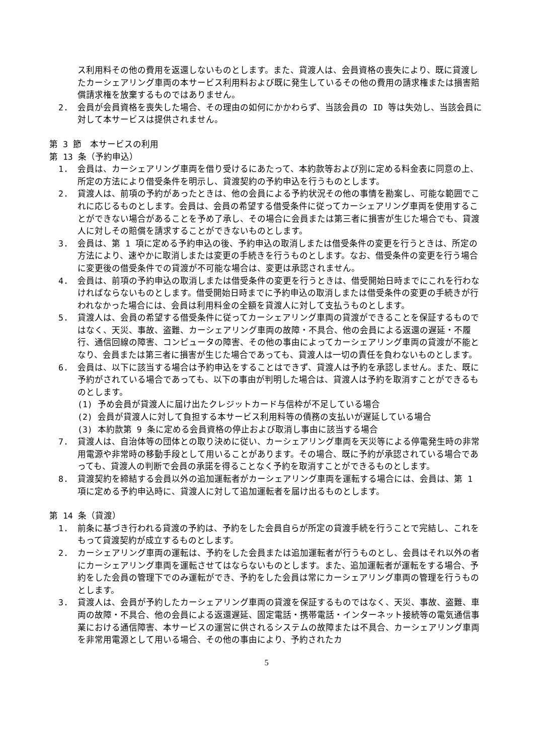ス利用料その他の費用を返還しないものとします。また、貸渡人は、会員資格の喪失により、既に貸渡したカーシェアリング車両の本サービス利用料および既に発生しているその他の費用の請求権または損害賠償請求権を放棄するものではありません。
2. 会員が会員資格を喪失した場合、その理由の如何にかかわらず、当該会員の ID 等は失効し、当該会員に対して本サービスは提供されません。
第 3 節　本サービスの利用
第 13 条（予約申込）
1. 会員は、カーシェアリング車両を借り受けるにあたって、本約款等および別に定める料金表に同意の上、所定の方法により借受条件を明示し、貸渡契約の予約申込を行うものとします。
2. 貸渡人は、前項の予約があったときは、他の会員による予約状況その他の事情を勘案し、可能な範囲でこれに応じるものとします。会員は、会員の希望する借受条件に従ってカーシェアリング車両を使用することができない場合があることを予め了承し、その場合に会員または第三者に損害が生じた場合でも、貸渡人に対しその賠償を請求することができないものとします。
3. 会員は、第 1 項に定める予約申込の後、予約申込の取消しまたは借受条件の変更を行うときは、所定の方法により、速やかに取消しまたは変更の手続きを行うものとします。なお、借受条件の変更を行う場合に変更後の借受条件での貸渡が不可能な場合は、変更は承認されません。
4. 会員は、前項の予約申込の取消しまたは借受条件の変更を行うときは、借受開始日時までにこれを行わなければならないものとします。借受開始日時までに予約申込の取消しまたは借受条件の変更の手続きが行われなかった場合には、会員は利用料金の全額を貸渡人に対して支払うものとします。
5. 貸渡人は、会員の希望する借受条件に従ってカーシェアリング車両の貸渡ができることを保証するものではなく、天災、事故、盗難、カーシェアリング車両の故障・不具合、他の会員による返還の遅延・不履行、通信回線の障害、コンピュータの障害、その他の事由によってカーシェアリング車両の貸渡が不能となり、会員または第三者に損害が生じた場合であっても、貸渡人は一切の責任を負わないものとします。
6. 会員は、以下に該当する場合は予約申込をすることはできず、貸渡人は予約を承認しません。また、既に予約がされている場合であっても、以下の事由が判明した場合は、貸渡人は予約を取消すことができるものとします。
(1) 予め会員が貸渡人に届け出たクレジットカード与信枠が不足している場合
(2) 会員が貸渡人に対して負担する本サービス利用料等の債務の支払いが遅延している場合
(3) 本約款第 9 条に定める会員資格の停止および取消し事由に該当する場合
7. 貸渡人は、自治体等の団体との取り決めに従い、カーシェアリング車両を天災等による停電発生時の非常用電源や非常時の移動手段として用いることがあります。その場合、既に予約が承認されている場合であっても、貸渡人の判断で会員の承諾を得ることなく予約を取消すことができるものとします。
8. 貸渡契約を締結する会員以外の追加運転者がカーシェアリング車両を運転する場合には、会員は、第 1 項に定める予約申込時に、貸渡人に対して追加運転者を届け出るものとします。
第 14 条（貸渡）
1. 前条に基づき行われる貸渡の予約は、予約をした会員自らが所定の貸渡手続を行うことで完結し、これをもって貸渡契約が成立するものとします。
2. カーシェアリング車両の運転は、予約をした会員または追加運転者が行うものとし、会員はそれ以外の者にカーシェアリング車両を運転させてはならないものとします。また、追加運転者が運転をする場合、予約をした会員の管理下でのみ運転ができ、予約をした会員は常にカーシェアリング車両の管理を行うものとします。
3. 貸渡人は、会員が予約したカーシェアリング車両の貸渡を保証するものではなく、天災、事故、盗難、車両の故障・不具合、他の会員による返還遅延、固定電話・携帯電話・インターネット接続等の電気通信事業における通信障害、本サービスの運営に供されるシステムの故障または不具合、カーシェアリング車両を非常用電源として用いる場合、その他の事由により、予約されたカ
5